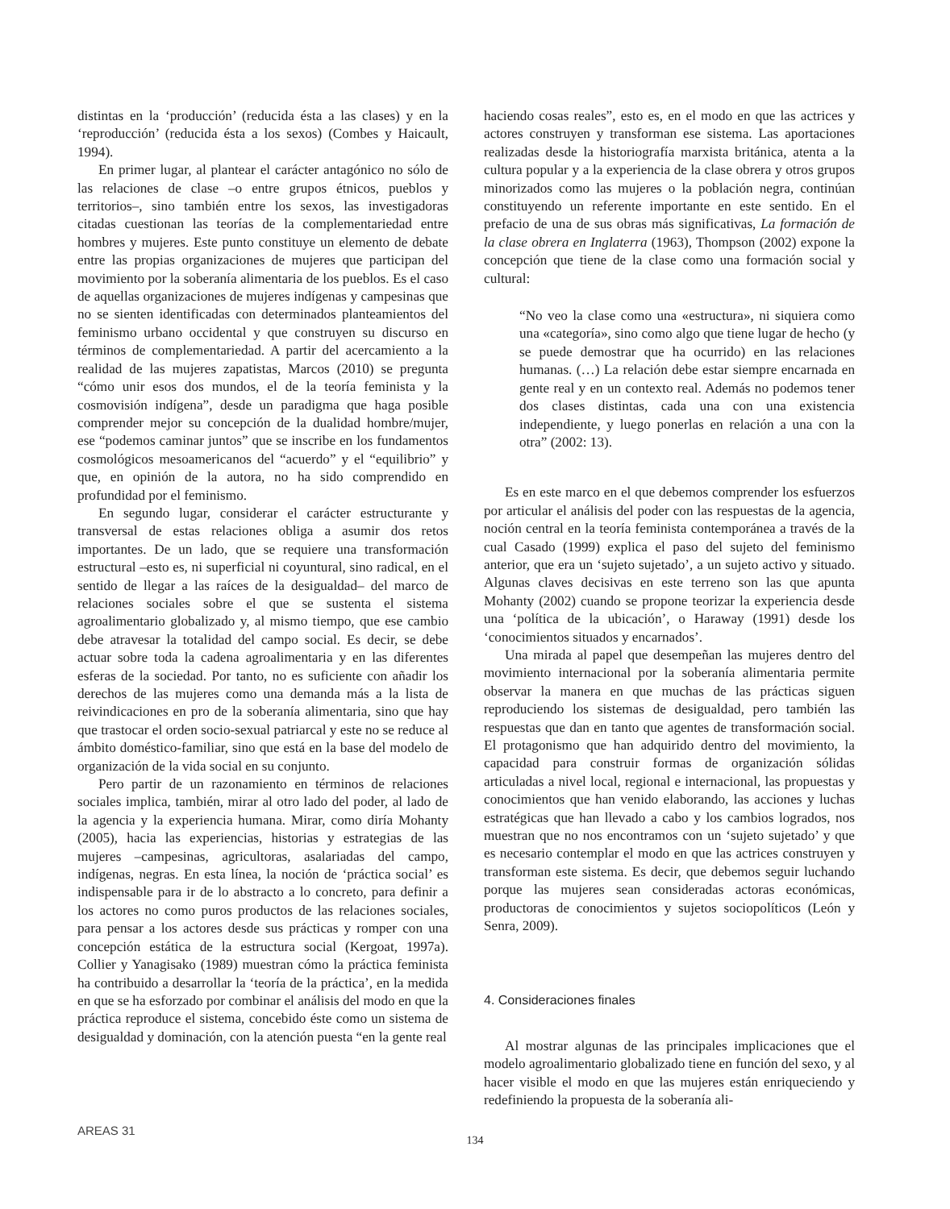distintas en la ‘producción’ (reducida ésta a las clases) y en la ‘reproducción’ (reducida ésta a los sexos) (Combes y Haicault, 1994).
En primer lugar, al plantear el carácter antagónico no sólo de las relaciones de clase –o entre grupos étnicos, pueblos y territorios–, sino también entre los sexos, las investigadoras citadas cuestionan las teorías de la complementariedad entre hombres y mujeres. Este punto constituye un elemento de debate entre las propias organizaciones de mujeres que participan del movimiento por la soberanía alimentaria de los pueblos. Es el caso de aquellas organizaciones de mujeres indígenas y campesinas que no se sienten identificadas con determinados planteamientos del feminismo urbano occidental y que construyen su discurso en términos de complementariedad. A partir del acercamiento a la realidad de las mujeres zapatistas, Marcos (2010) se pregunta “cómo unir esos dos mundos, el de la teoría feminista y la cosmovisión indígena”, desde un paradigma que haga posible comprender mejor su concepción de la dualidad hombre/mujer, ese “podemos caminar juntos” que se inscribe en los fundamentos cosmológicos mesoamericanos del “acuerdo” y el “equilibrio” y que, en opinión de la autora, no ha sido comprendido en profundidad por el feminismo.
En segundo lugar, considerar el carácter estructurante y transversal de estas relaciones obliga a asumir dos retos importantes. De un lado, que se requiere una transformación estructural –esto es, ni superficial ni coyuntural, sino radical, en el sentido de llegar a las raíces de la desigualdad– del marco de relaciones sociales sobre el que se sustenta el sistema agroalimentario globalizado y, al mismo tiempo, que ese cambio debe atravesar la totalidad del campo social. Es decir, se debe actuar sobre toda la cadena agroalimentaria y en las diferentes esferas de la sociedad. Por tanto, no es suficiente con añadir los derechos de las mujeres como una demanda más a la lista de reivindicaciones en pro de la soberanía alimentaria, sino que hay que trastocar el orden socio-sexual patriarcal y este no se reduce al ámbito doméstico-familiar, sino que está en la base del modelo de organización de la vida social en su conjunto.
Pero partir de un razonamiento en términos de relaciones sociales implica, también, mirar al otro lado del poder, al lado de la agencia y la experiencia humana. Mirar, como diría Mohanty (2005), hacia las experiencias, historias y estrategias de las mujeres –campesinas, agricultoras, asalariadas del campo, indígenas, negras. En esta línea, la noción de ‘práctica social’ es indispensable para ir de lo abstracto a lo concreto, para definir a los actores no como puros productos de las relaciones sociales, para pensar a los actores desde sus prácticas y romper con una concepción estática de la estructura social (Kergoat, 1997a). Collier y Yanagisako (1989) muestran cómo la práctica feminista ha contribuido a desarrollar la ‘teoría de la práctica’, en la medida en que se ha esforzado por combinar el análisis del modo en que la práctica reproduce el sistema, concebido éste como un sistema de desigualdad y dominación, con la atención puesta “en la gente real
haciendo cosas reales”, esto es, en el modo en que las actrices y actores construyen y transforman ese sistema. Las aportaciones realizadas desde la historiografía marxista británica, atenta a la cultura popular y a la experiencia de la clase obrera y otros grupos minorizados como las mujeres o la población negra, continúan constituyendo un referente importante en este sentido. En el prefacio de una de sus obras más significativas, La formación de la clase obrera en Inglaterra (1963), Thompson (2002) expone la concepción que tiene de la clase como una formación social y cultural:
“No veo la clase como una «estructura», ni siquiera como una «categoría», sino como algo que tiene lugar de hecho (y se puede demostrar que ha ocurrido) en las relaciones humanas. (…) La relación debe estar siempre encarnada en gente real y en un contexto real. Además no podemos tener dos clases distintas, cada una con una existencia independiente, y luego ponerlas en relación a una con la otra” (2002: 13).
Es en este marco en el que debemos comprender los esfuerzos por articular el análisis del poder con las respuestas de la agencia, noción central en la teoría feminista contemporánea a través de la cual Casado (1999) explica el paso del sujeto del feminismo anterior, que era un ‘sujeto sujetado’, a un sujeto activo y situado. Algunas claves decisivas en este terreno son las que apunta Mohanty (2002) cuando se propone teorizar la experiencia desde una ‘política de la ubicación’, o Haraway (1991) desde los ‘conocimientos situados y encarnados’.
Una mirada al papel que desempeñan las mujeres dentro del movimiento internacional por la soberanía alimentaria permite observar la manera en que muchas de las prácticas siguen reproduciendo los sistemas de desigualdad, pero también las respuestas que dan en tanto que agentes de transformación social. El protagonismo que han adquirido dentro del movimiento, la capacidad para construir formas de organización sólidas articuladas a nivel local, regional e internacional, las propuestas y conocimientos que han venido elaborando, las acciones y luchas estratégicas que han llevado a cabo y los cambios logrados, nos muestran que no nos encontramos con un ‘sujeto sujetado’ y que es necesario contemplar el modo en que las actrices construyen y transforman este sistema. Es decir, que debemos seguir luchando porque las mujeres sean consideradas actoras económicas, productoras de conocimientos y sujetos sociopolíticos (León y Senra, 2009).
4. Consideraciones finales
Al mostrar algunas de las principales implicaciones que el modelo agroalimentario globalizado tiene en función del sexo, y al hacer visible el modo en que las mujeres están enriqueciendo y redefiniendo la propuesta de la soberanía ali-
AREAS 31
134